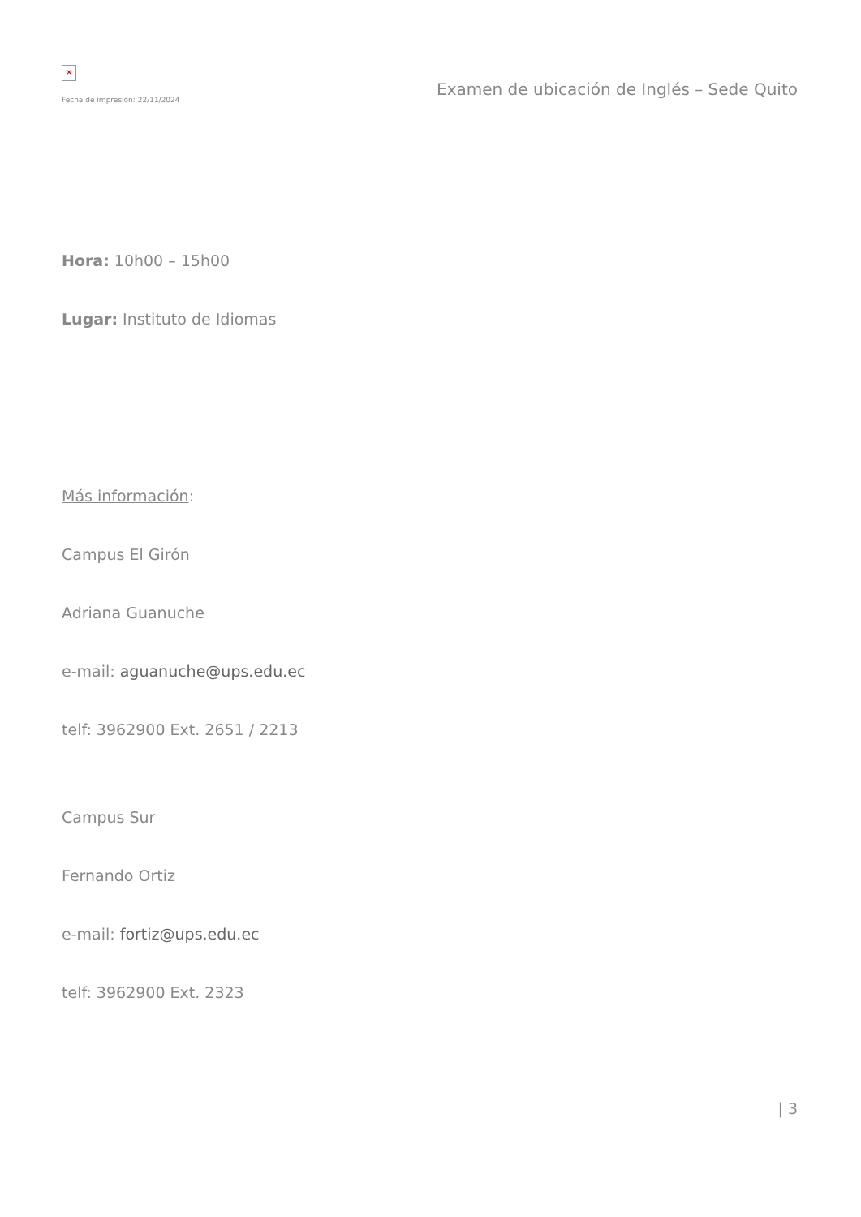✕
Fecha de impresión: 22/11/2024
Examen de ubicación de Inglés – Sede Quito
Hora: 10h00 – 15h00
Lugar: Instituto de Idiomas
Más información:
Campus El Girón
Adriana Guanuche
e-mail: aguanuche@ups.edu.ec
telf: 3962900 Ext. 2651 / 2213
Campus Sur
Fernando Ortiz
e-mail: fortiz@ups.edu.ec
telf: 3962900 Ext. 2323
| 3